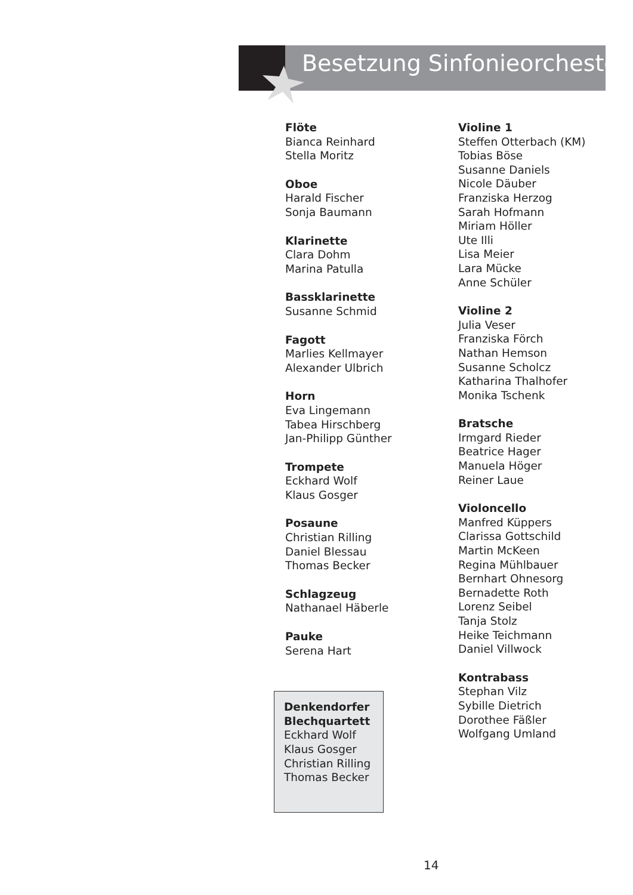Besetzung Sinfonieorchester
Flöte
Bianca Reinhard
Stella Moritz
Oboe
Harald Fischer
Sonja Baumann
Klarinette
Clara Dohm
Marina Patulla
Bassklarinette
Susanne Schmid
Fagott
Marlies Kellmayer
Alexander Ulbrich
Horn
Eva Lingemann
Tabea Hirschberg
Jan-Philipp Günther
Trompete
Eckhard Wolf
Klaus Gosger
Posaune
Christian Rilling
Daniel Blessau
Thomas Becker
Schlagzeug
Nathanael Häberle
Pauke
Serena Hart
Denkendorfer Blechquartett
Eckhard Wolf
Klaus Gosger
Christian Rilling
Thomas Becker
Violine 1
Steffen Otterbach (KM)
Tobias Böse
Susanne Daniels
Nicole Däuber
Franziska Herzog
Sarah Hofmann
Miriam Höller
Ute Illi
Lisa Meier
Lara Mücke
Anne Schüler
Violine 2
Julia Veser
Franziska Förch
Nathan Hemson
Susanne Scholcz
Katharina Thalhofer
Monika Tschenk
Bratsche
Irmgard Rieder
Beatrice Hager
Manuela Höger
Reiner Laue
Violoncello
Manfred Küppers
Clarissa Gottschild
Martin McKeen
Regina Mühlbauer
Bernhart Ohnesorg
Bernadette Roth
Lorenz Seibel
Tanja Stolz
Heike Teichmann
Daniel Villwock
Kontrabass
Stephan Vilz
Sybille Dietrich
Dorothee Fäßler
Wolfgang Umland
14